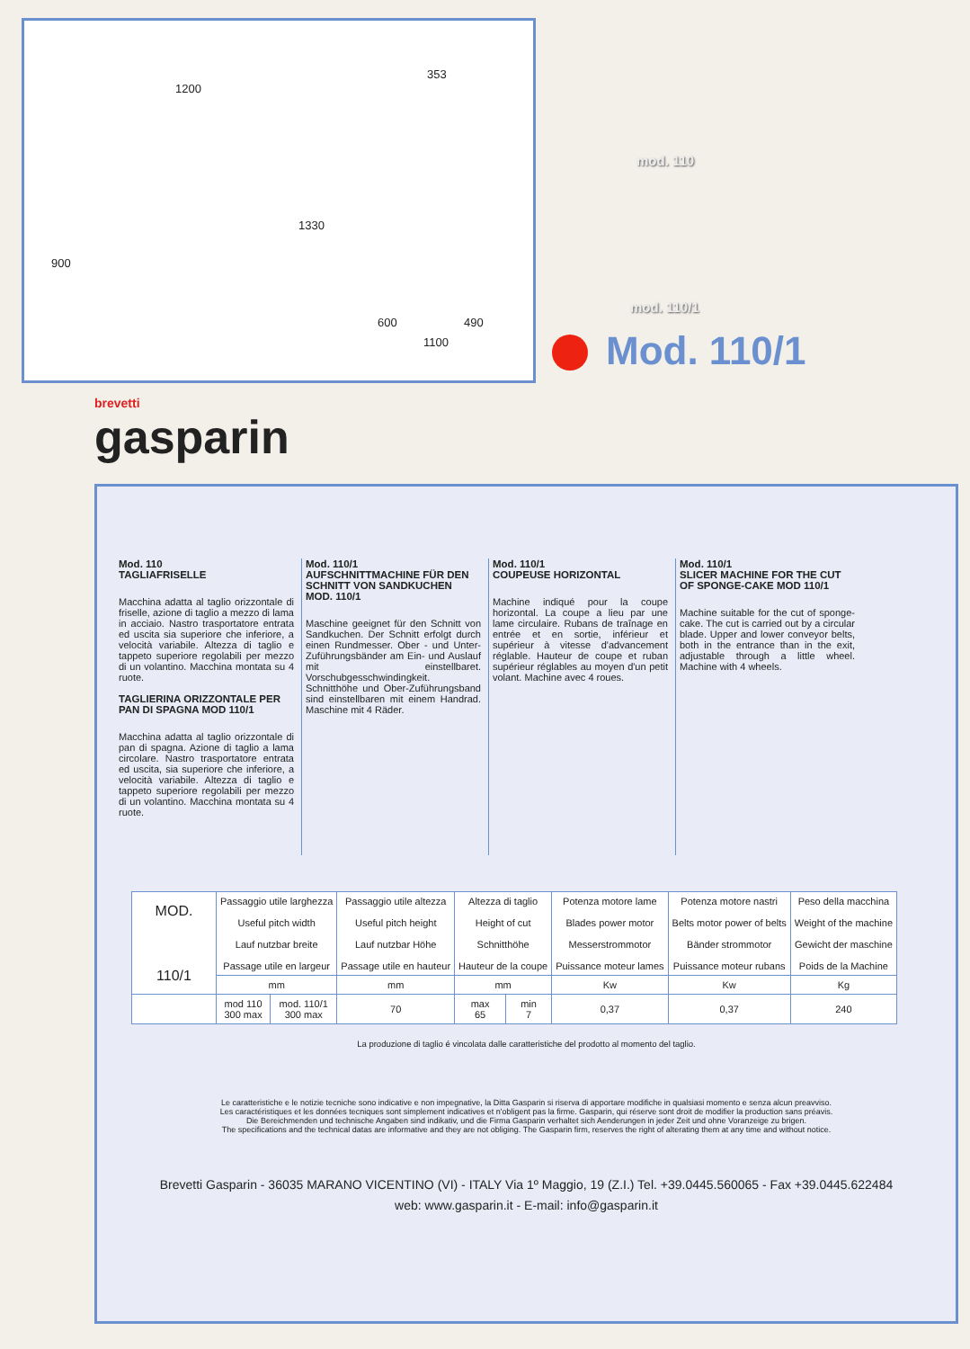1200
353
900
1330
600 490
1100
mod. 110
mod. 110/1
Mod. 110/1
brevetti
gasparin
Mod. 110
TAGLIAFRISELLE
Macchina adatta al taglio orizzontale di friselle, azione di taglio a mezzo di lama in acciaio. Nastro trasportatore entrata ed uscita sia superiore che inferiore, a velocità variabile. Altezza di taglio e tappeto superiore regolabili per mezzo di un volantino. Macchina montata su 4 ruote.
TAGLIERINA ORIZZONTALE PER PAN DI SPAGNA MOD 110/1
Macchina adatta al taglio orizzontale di pan di spagna. Azione di taglio a lama circolare. Nastro trasportatore entrata ed uscita, sia superiore che inferiore, a velocità variabile. Altezza di taglio e tappeto superiore regolabili per mezzo di un volantino. Macchina montata su 4 ruote.
Mod. 110/1
AUFSCHNITTMACHINE FÜR DEN
SCHNITT VON SANDKUCHEN MOD. 110/1
Maschine geeignet für den Schnitt von Sandkuchen. Der Schnitt erfolgt durch einen Rundmesser. Ober - und Unter-Zuführungsbänder am Ein- und Auslauf mit einstellbaret. Vorschubgesschwindingkeit. Schnitthöhe und Ober-Zuführungsband sind einstellbaren mit einem Handrad. Maschine mit 4 Räder.
Mod. 110/1
COUPEUSE HORIZONTAL
Machine indiqué pour la coupe horizontal. La coupe a lieu par une lame circulaire. Rubans de traînage en entrée et en sortie, inférieur et supérieur à vitesse d'advancement réglable. Hauteur de coupe et ruban supérieur réglables au moyen d'un petit volant. Machine avec 4 roues.
Mod. 110/1
SLICER MACHINE FOR THE CUT OF SPONGE-CAKE MOD 110/1
Machine suitable for the cut of sponge-cake. The cut is carried out by a circular blade. Upper and lower conveyor belts, both in the entrance than in the exit, adjustable through a little wheel. Machine with 4 wheels.
| MOD. 110/1 | Passaggio utile larghezza Useful pitch width Lauf nutzbar breite Passage utile en largeur | | Passaggio utile altezza Useful pitch height Lauf nutzbar Höhe Passage utile en hauteur | Altezza di taglio Height of cut Schnitthöhe Hauteur de la coupe | | Potenza motore lame Blades power motor Messerstrommotor Puissance moteur lames | Potenza motore nastri Belts motor power of belts Bänder strommotor Puissance moteur rubans | Peso della macchina Weight of the machine Gewicht der maschine Poids de la Machine |
| --- | --- | --- | --- | --- | --- | --- | --- | --- |
| | mm | | mm | mm | | Kw | Kw | Kg |
| | mod 110 300 max | mod. 110/1 300 max | 70 | max 65 | min 7 | 0,37 | 0,37 | 240 |
La produzione di taglio é vincolata dalle caratteristiche del prodotto al momento del taglio.
Le caratteristiche e le notizie tecniche sono indicative e non impegnative, la Ditta Gasparin si riserva di apportare modifiche in qualsiasi momento e senza alcun preavviso.
Les caractéristiques et les données tecniques sont simplement indicatives et n'obligent pas la firme. Gasparin, qui réserve sont droit de modifier la production sans préavis.
Die Bereichmenden und technische Angaben sind indikativ, und die Firma Gasparin verhaltet sich Aenderungen in jeder Zeit und ohne Voranzeige zu brigen.
The specifications and the technical datas are informative and they are not obliging. The Gasparin firm, reserves the right of alterating them at any time and without notice.
Brevetti Gasparin - 36035 MARANO VICENTINO (VI) - ITALY Via 1º Maggio, 19 (Z.I.) Tel. +39.0445.560065 - Fax +39.0445.622484
web: www.gasparin.it - E-mail: info@gasparin.it